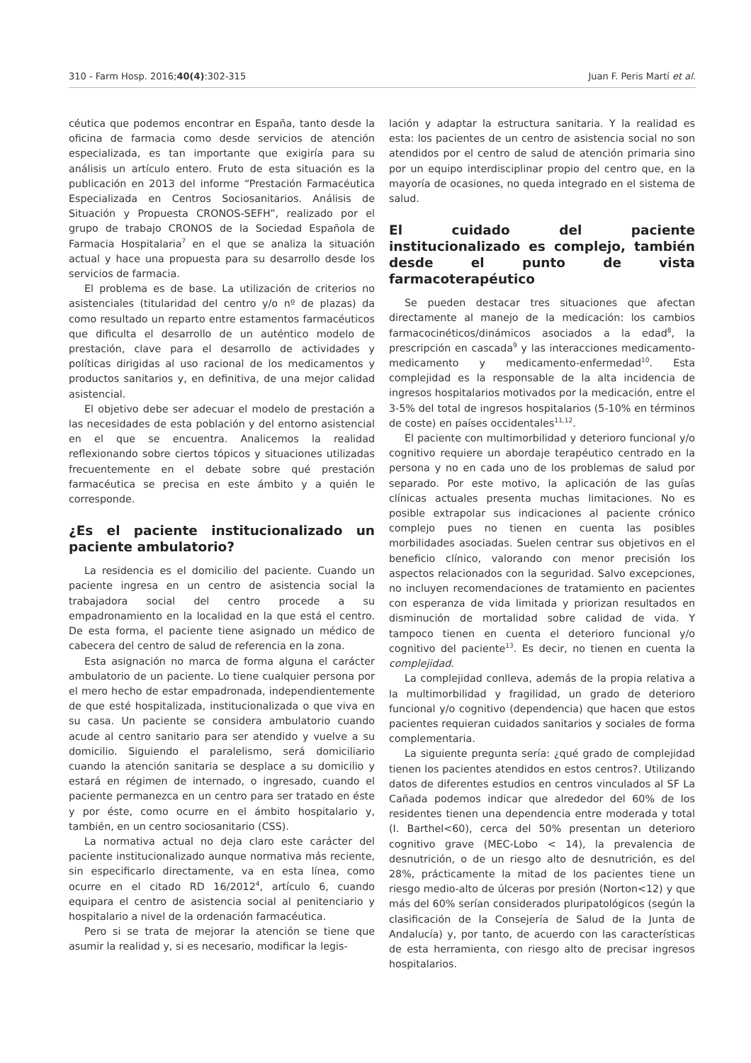310 - Farm Hosp. 2016;40(4):302-315 Juan F. Peris Martí et al.
céutica que podemos encontrar en España, tanto desde la oficina de farmacia como desde servicios de atención especializada, es tan importante que exigiría para su análisis un artículo entero. Fruto de esta situación es la publicación en 2013 del informe “Prestación Farmacéutica Especializada en Centros Sociosanitarios. Análisis de Situación y Propuesta CRONOS-SEFH”, realizado por el grupo de trabajo CRONOS de la Sociedad Española de Farmacia Hospitalaria<sup>7</sup> en el que se analiza la situación actual y hace una propuesta para su desarrollo desde los servicios de farmacia.
El problema es de base. La utilización de criterios no asistenciales (titularidad del centro y/o nº de plazas) da como resultado un reparto entre estamentos farmacéuticos que dificulta el desarrollo de un auténtico modelo de prestación, clave para el desarrollo de actividades y políticas dirigidas al uso racional de los medicamentos y productos sanitarios y, en definitiva, de una mejor calidad asistencial.
El objetivo debe ser adecuar el modelo de prestación a las necesidades de esta población y del entorno asistencial en el que se encuentra. Analicemos la realidad reflexionando sobre ciertos tópicos y situaciones utilizadas frecuentemente en el debate sobre qué prestación farmacéutica se precisa en este ámbito y a quién le corresponde.
¿Es el paciente institucionalizado un paciente ambulatorio?
La residencia es el domicilio del paciente. Cuando un paciente ingresa en un centro de asistencia social la trabajadora social del centro procede a su empadronamiento en la localidad en la que está el centro. De esta forma, el paciente tiene asignado un médico de cabecera del centro de salud de referencia en la zona.
Esta asignación no marca de forma alguna el carácter ambulatorio de un paciente. Lo tiene cualquier persona por el mero hecho de estar empadronada, independientemente de que esté hospitalizada, institucionalizada o que viva en su casa. Un paciente se considera ambulatorio cuando acude al centro sanitario para ser atendido y vuelve a su domicilio. Siguiendo el paralelismo, será domiciliario cuando la atención sanitaria se desplace a su domicilio y estará en régimen de internado, o ingresado, cuando el paciente permanezca en un centro para ser tratado en éste y por éste, como ocurre en el ámbito hospitalario y, también, en un centro sociosanitario (CSS).
La normativa actual no deja claro este carácter del paciente institucionalizado aunque normativa más reciente, sin especificarlo directamente, va en esta línea, como ocurre en el citado RD 16/2012<sup>4</sup>, artículo 6, cuando equipara el centro de asistencia social al penitenciario y hospitalario a nivel de la ordenación farmacéutica.
Pero si se trata de mejorar la atención se tiene que asumir la realidad y, si es necesario, modificar la legis-
lación y adaptar la estructura sanitaria. Y la realidad es esta: los pacientes de un centro de asistencia social no son atendidos por el centro de salud de atención primaria sino por un equipo interdisciplinar propio del centro que, en la mayoría de ocasiones, no queda integrado en el sistema de salud.
El cuidado del paciente institucionalizado es complejo, también desde el punto de vista farmacoterapéutico
Se pueden destacar tres situaciones que afectan directamente al manejo de la medicación: los cambios farmacocinéticos/dinámicos asociados a la edad<sup>8</sup>, la prescripción en cascada<sup>9</sup> y las interacciones medicamento-medicamento y medicamento-enfermedad<sup>10</sup>. Esta complejidad es la responsable de la alta incidencia de ingresos hospitalarios motivados por la medicación, entre el 3-5% del total de ingresos hospitalarios (5-10% en términos de coste) en países occidentales<sup>11,12</sup>.
El paciente con multimorbilidad y deterioro funcional y/o cognitivo requiere un abordaje terapéutico centrado en la persona y no en cada uno de los problemas de salud por separado. Por este motivo, la aplicación de las guías clínicas actuales presenta muchas limitaciones. No es posible extrapolar sus indicaciones al paciente crónico complejo pues no tienen en cuenta las posibles morbilidades asociadas. Suelen centrar sus objetivos en el beneficio clínico, valorando con menor precisión los aspectos relacionados con la seguridad. Salvo excepciones, no incluyen recomendaciones de tratamiento en pacientes con esperanza de vida limitada y priorizan resultados en disminución de mortalidad sobre calidad de vida. Y tampoco tienen en cuenta el deterioro funcional y/o cognitivo del paciente<sup>13</sup>. Es decir, no tienen en cuenta la complejidad.
La complejidad conlleva, además de la propia relativa a la multimorbilidad y fragilidad, un grado de deterioro funcional y/o cognitivo (dependencia) que hacen que estos pacientes requieran cuidados sanitarios y sociales de forma complementaria.
La siguiente pregunta sería: ¿qué grado de complejidad tienen los pacientes atendidos en estos centros?. Utilizando datos de diferentes estudios en centros vinculados al SF La Cañada podemos indicar que alrededor del 60% de los residentes tienen una dependencia entre moderada y total (I. Barthel<60), cerca del 50% presentan un deterioro cognitivo grave (MEC-Lobo < 14), la prevalencia de desnutrición, o de un riesgo alto de desnutrición, es del 28%, prácticamente la mitad de los pacientes tiene un riesgo medio-alto de úlceras por presión (Norton<12) y que más del 60% serían considerados pluripatológicos (según la clasificación de la Consejería de Salud de la Junta de Andalucía) y, por tanto, de acuerdo con las características de esta herramienta, con riesgo alto de precisar ingresos hospitalarios.